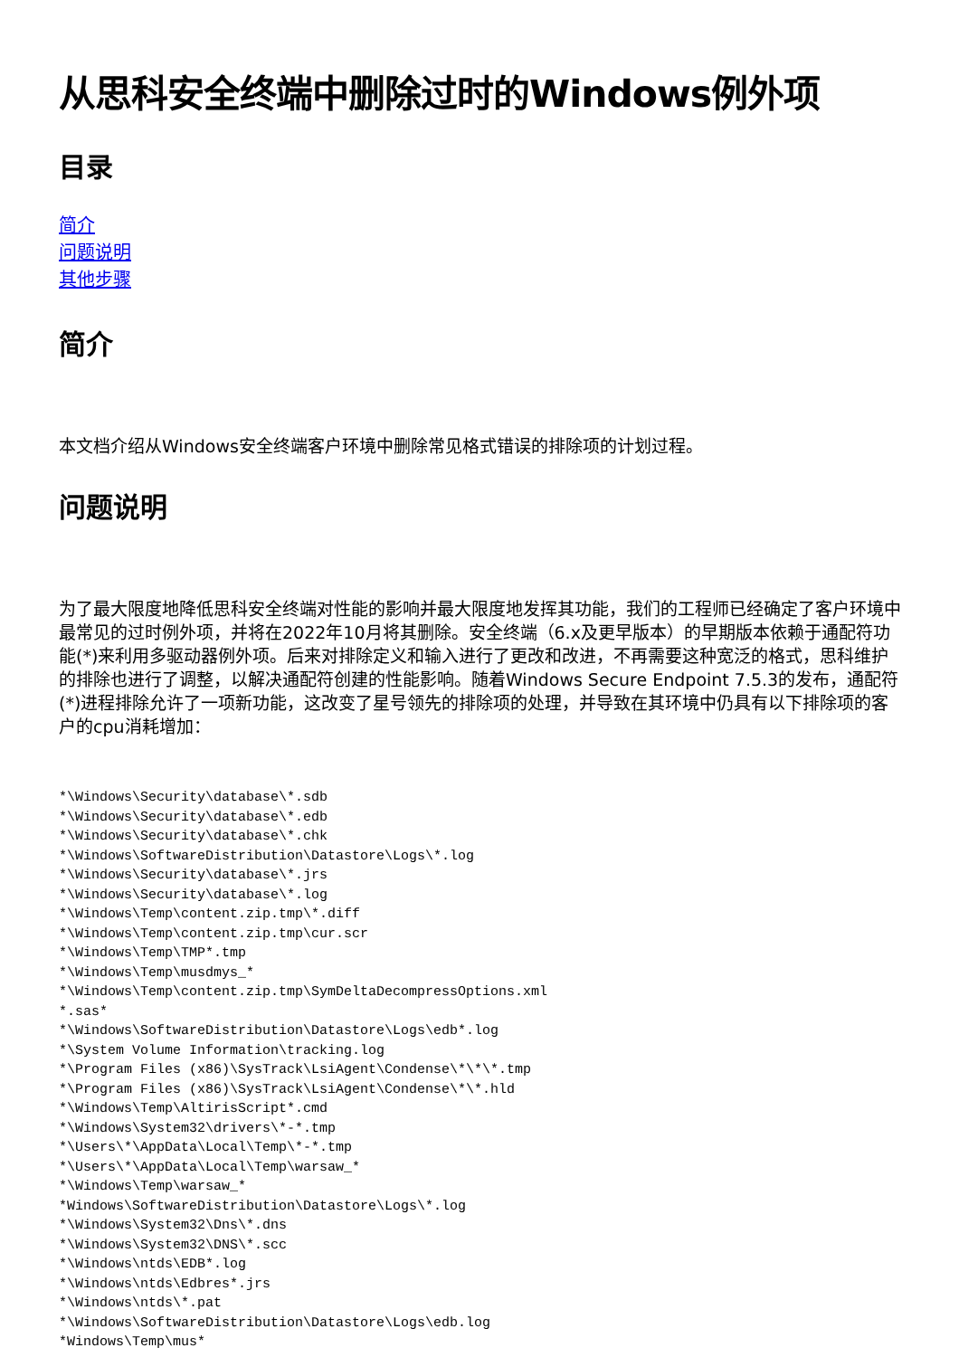从思科安全终端中删除过时的Windows例外项
目录
简介
问题说明
其他步骤
简介
本文档介绍从Windows安全终端客户环境中删除常见格式错误的排除项的计划过程。
问题说明
为了最大限度地降低思科安全终端对性能的影响并最大限度地发挥其功能，我们的工程师已经确定了客户环境中最常见的过时例外项，并将在2022年10月将其删除。安全终端（6.x及更早版本）的早期版本依赖于通配符功能(*)来利用多驱动器例外项。后来对排除定义和输入进行了更改和改进，不再需要这种宽泛的格式，思科维护的排除也进行了调整，以解决通配符创建的性能影响。随着Windows Secure Endpoint 7.5.3的发布，通配符(*)进程排除允许了一项新功能，这改变了星号领先的排除项的处理，并导致在其环境中仍具有以下排除项的客户的cpu消耗增加：
*\Windows\Security\database\*.sdb
*\Windows\Security\database\*.edb
*\Windows\Security\database\*.chk
*\Windows\SoftwareDistribution\Datastore\Logs\*.log
*\Windows\Security\database\*.jrs
*\Windows\Security\database\*.log
*\Windows\Temp\content.zip.tmp\*.diff
*\Windows\Temp\content.zip.tmp\cur.scr
*\Windows\Temp\TMP*.tmp
*\Windows\Temp\musdmys_*
*\Windows\Temp\content.zip.tmp\SymDeltaDecompressOptions.xml
*.sas*
*\Windows\SoftwareDistribution\Datastore\Logs\edb*.log
*\System Volume Information\tracking.log
*\Program Files (x86)\SysTrack\LsiAgent\Condense\*\*\*.tmp
*\Program Files (x86)\SysTrack\LsiAgent\Condense\*\*.hld
*\Windows\Temp\AltirisScript*.cmd
*\Windows\System32\drivers\*-*.tmp
*\Users\*\AppData\Local\Temp\*-*.tmp
*\Users\*\AppData\Local\Temp\warsaw_*
*\Windows\Temp\warsaw_*
*Windows\SoftwareDistribution\Datastore\Logs\*.log
*\Windows\System32\Dns\*.dns
*\Windows\System32\DNS\*.scc
*\Windows\ntds\EDB*.log
*\Windows\ntds\Edbres*.jrs
*\Windows\ntds\*.pat
*\Windows\SoftwareDistribution\Datastore\Logs\edb.log
*Windows\Temp\mus*